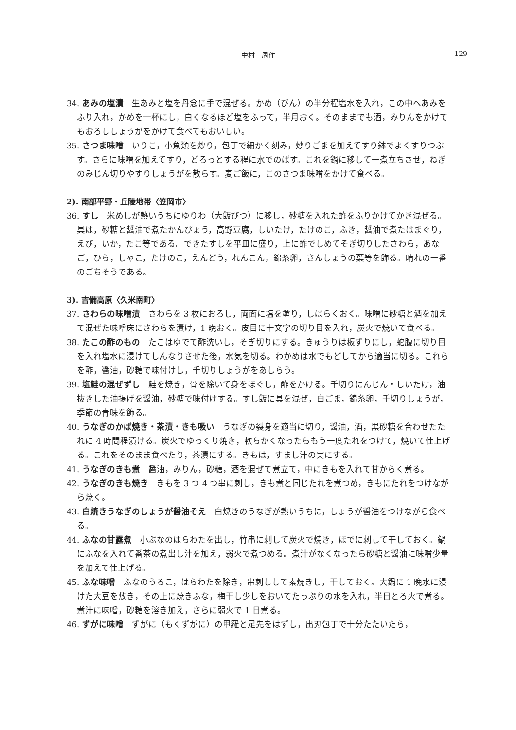中村　周作 129
34. あみの塩漬　生あみと塩を丹念に手で混ぜる。かめ（びん）の半分程塩水を入れ，この中へあみをふり入れ，かめを一杯にし，白くなるほど塩をふって，半月おく。そのままでも酒，みりんをかけてもおろししょうがをかけて食べてもおいしい。
35. さつま味噌　いりこ，小魚類を炒り，包丁で細かく刻み，炒りごまを加えてすり鉢でよくすりつぶす。さらに味噌を加えてすり，どろっとする程に水でのばす。これを鍋に移して一煮立ちさせ，ねぎのみじん切りやすりしょうがを散らす。麦ご飯に，このさつま味噌をかけて食べる。
2). 南部平野・丘陵地帯〈笠岡市〉
36. すし　米めしが熱いうちにゆりわ（大飯びつ）に移し，砂糖を入れた酢をふりかけてかき混ぜる。具は，砂糖と醤油で煮たかんぴょう，高野豆腐，しいたけ，たけのこ，ふき，醤油で煮たはまぐり，えび，いか，たこ等である。できたすしを平皿に盛り，上に酢でしめてそぎ切りしたさわら，あなご，ひら，しゃこ，たけのこ，えんどう，れんこん，錦糸卵，さんしょうの葉等を飾る。晴れの一番のごちそうである。
3). 吉備高原〈久米南町〉
37. さわらの味噌漬　さわらを 3 枚におろし，両面に塩を塗り，しばらくおく。味噌に砂糖と酒を加えて混ぜた味噌床にさわらを漬け，1 晩おく。皮目に十文字の切り目を入れ，炭火で焼いて食べる。
38. たこの酢のもの　たこはゆでて酢洗いし，そぎ切りにする。きゅうりは板ずりにし，蛇腹に切り目を入れ塩水に浸けてしんなりさせた後，水気を切る。わかめは水でもどしてから適当に切る。これらを酢，醤油，砂糖で味付けし，千切りしょうがをあしらう。
39. 塩鮭の混ぜずし　鮭を焼き，骨を除いて身をほぐし，酢をかける。千切りにんじん・しいたけ，油抜きした油揚げを醤油，砂糖で味付けする。すし飯に具を混ぜ，白ごま，錦糸卵，千切りしょうが，季節の青味を飾る。
40. うなぎのかば焼き・茶漬・きも吸い　うなぎの裂身を適当に切り，醤油，酒，黒砂糖を合わせたたれに 4 時間程漬ける。炭火でゆっくり焼き，軟らかくなったらもう一度たれをつけて，焼いて仕上げる。これをそのまま食べたり，茶漬にする。きもは，すまし汁の実にする。
41. うなぎのきも煮　醤油，みりん，砂糖，酒を混ぜて煮立て，中にきもを入れて甘からく煮る。
42. うなぎのきも焼き　きもを 3 つ 4 つ串に刺し，きも煮と同じたれを煮つめ，きもにたれをつけながら焼く。
43. 白焼きうなぎのしょうが醤油そえ　白焼きのうなぎが熱いうちに，しょうが醤油をつけながら食べる。
44. ふなの甘露煮　小ぶなのはらわたを出し，竹串に刺して炭火で焼き，ほでに刺して干しておく。鍋にふなを入れて番茶の煮出し汁を加え，弱火で煮つめる。煮汁がなくなったら砂糖と醤油に味噌少量を加えて仕上げる。
45. ふな味噌　ふなのうろこ，はらわたを除き，串刺しして素焼きし，干しておく。大鍋に 1 晩水に浸けた大豆を敷き，その上に焼きふな，梅干し少しをおいてたっぷりの水を入れ，半日とろ火で煮る。煮汁に味噌，砂糖を溶き加え，さらに弱火で 1 日煮る。
46. ずがに味噌　ずがに（もくずがに）の甲羅と足先をはずし，出刃包丁で十分たたいたら，